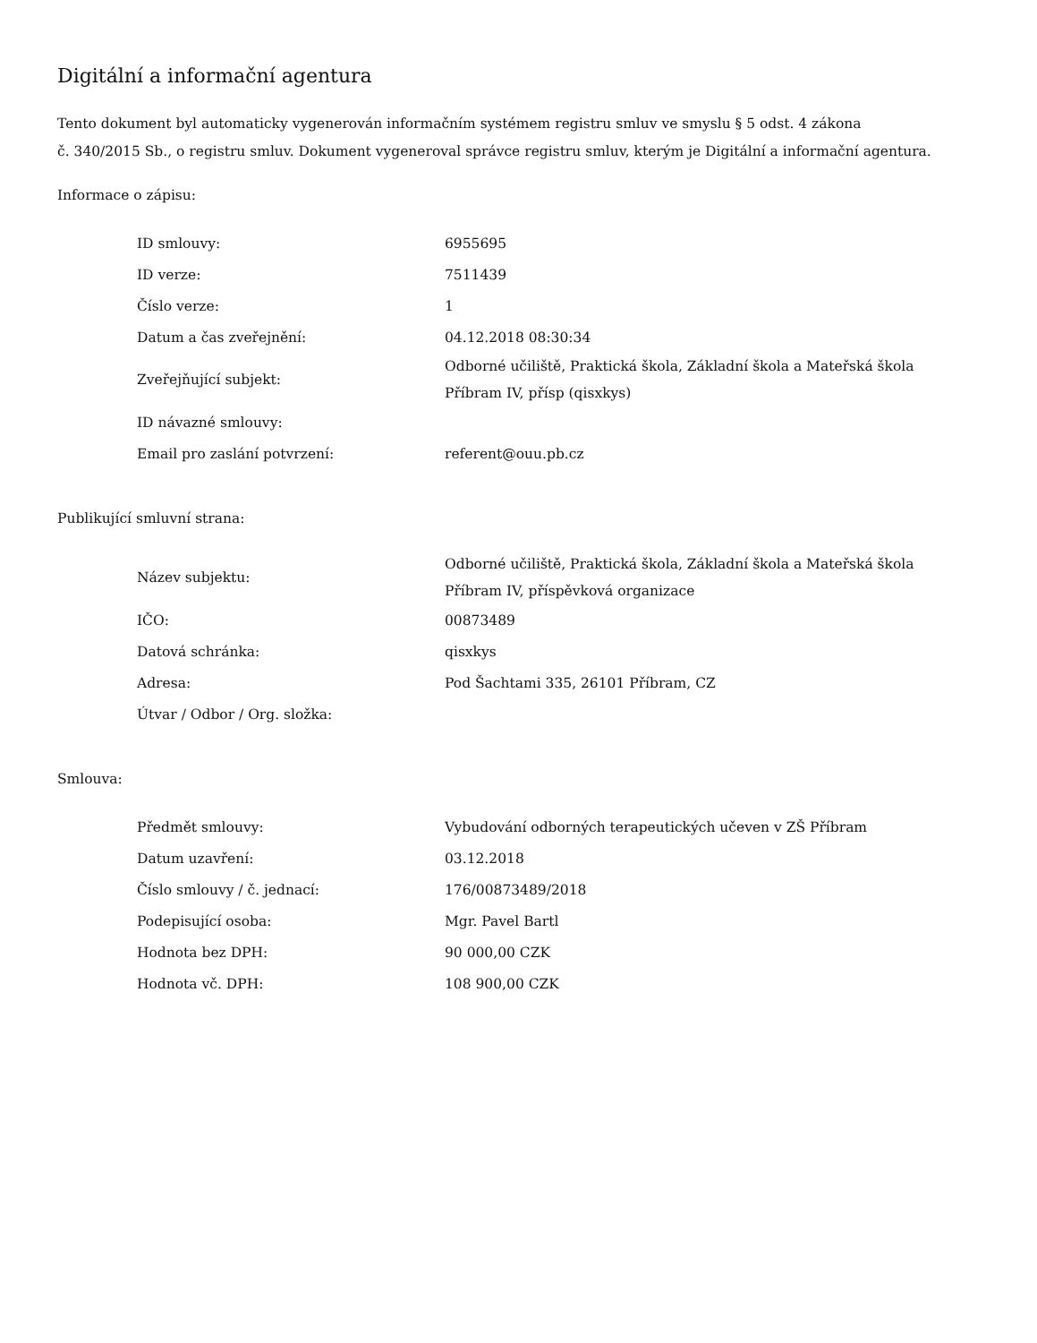Digitální a informační agentura
Tento dokument byl automaticky vygenerován informačním systémem registru smluv ve smyslu § 5 odst. 4 zákona
č. 340/2015 Sb., o registru smluv. Dokument vygeneroval správce registru smluv, kterým je Digitální a informační agentura.
Informace o zápisu:
| ID smlouvy: | 6955695 |
| ID verze: | 7511439 |
| Číslo verze: | 1 |
| Datum a čas zveřejnění: | 04.12.2018 08:30:34 |
| Zveřejňující subjekt: | Odborné učiliště, Praktická škola, Základní škola a Mateřská škola Příbram IV, přísp (qisxkys) |
| ID návazné smlouvy: | |
| Email pro zaslání potvrzení: | referent@ouu.pb.cz |
Publikující smluvní strana:
| Název subjektu: | Odborné učiliště, Praktická škola, Základní škola a Mateřská škola Příbram IV, příspěvková organizace |
| IČO: | 00873489 |
| Datová schránka: | qisxkys |
| Adresa: | Pod Šachtami 335, 26101 Příbram, CZ |
| Útvar / Odbor / Org. složka: | |
Smlouva:
| Předmět smlouvy: | Vybudování odborných terapeutických učeven v ZŠ Příbram |
| Datum uzavření: | 03.12.2018 |
| Číslo smlouvy / č. jednací: | 176/00873489/2018 |
| Podepisující osoba: | Mgr. Pavel Bartl |
| Hodnota bez DPH: | 90 000,00 CZK |
| Hodnota vč. DPH: | 108 900,00 CZK |